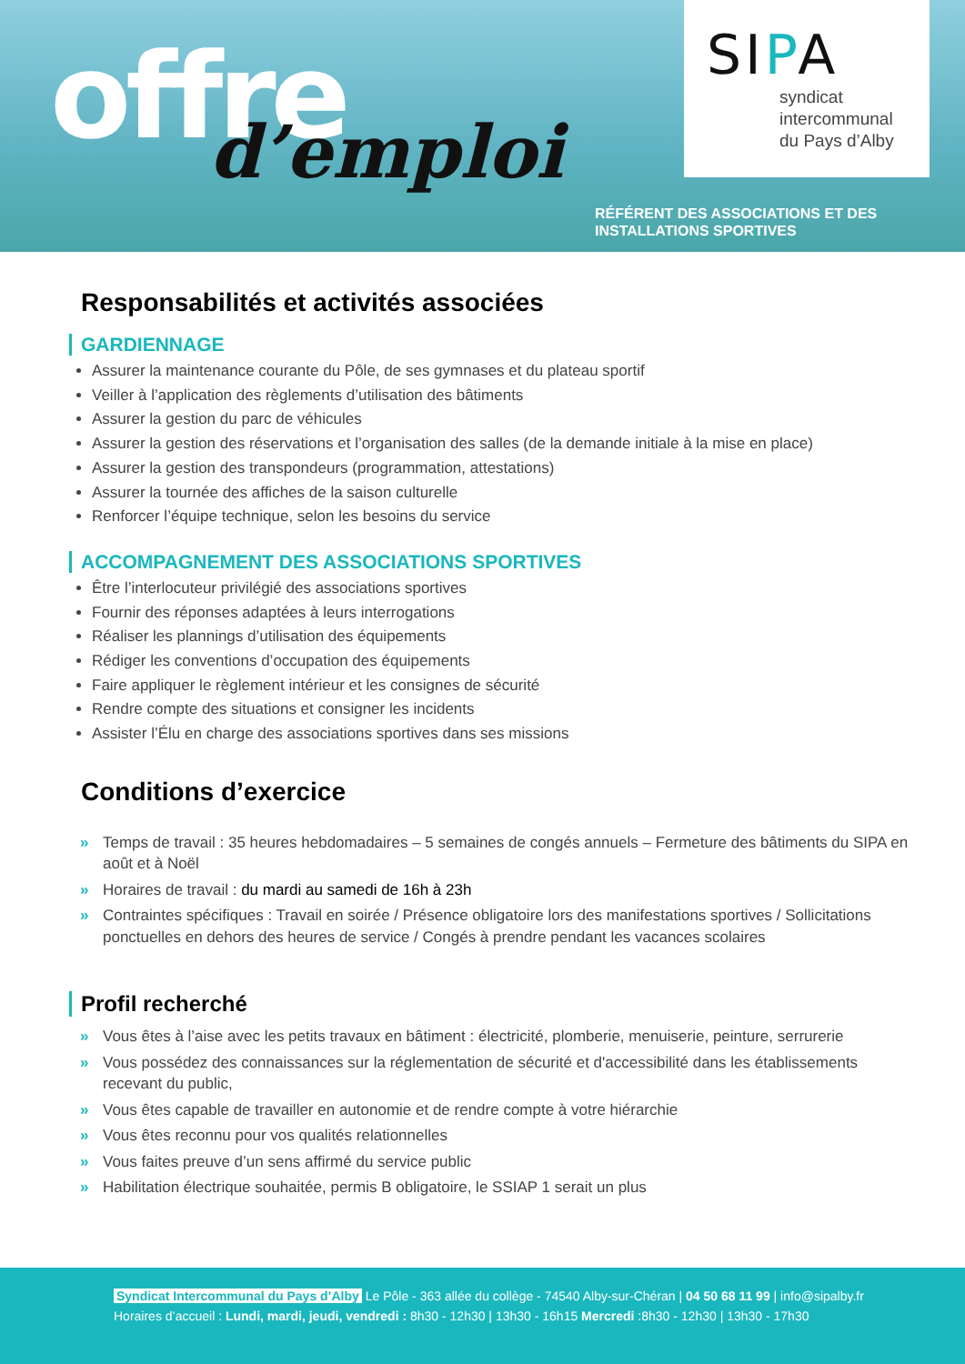offre d’emploi
SIPA
syndicat
intercommunal
du Pays d’Alby
RÉFÉRENT DES ASSOCIATIONS ET DES
INSTALLATIONS SPORTIVES
Responsabilités et activités associées
GARDIENNAGE
Assurer la maintenance courante du Pôle, de ses gymnases et du plateau sportif
Veiller à l’application des règlements d’utilisation des bâtiments
Assurer la gestion du parc de véhicules
Assurer la gestion des réservations et l’organisation des salles (de la demande initiale à la mise en place)
Assurer la gestion des transpondeurs (programmation, attestations)
Assurer la tournée des affiches de la saison culturelle
Renforcer l’équipe technique, selon les besoins du service
ACCOMPAGNEMENT DES ASSOCIATIONS SPORTIVES
Être l’interlocuteur privilégié des associations sportives
Fournir des réponses adaptées à leurs interrogations
Réaliser les plannings d’utilisation des équipements
Rédiger les conventions d’occupation des équipements
Faire appliquer le règlement intérieur et les consignes de sécurité
Rendre compte des situations et consigner les incidents
Assister l’Élu en charge des associations sportives dans ses missions
Conditions d’exercice
» Temps de travail : 35 heures hebdomadaires – 5 semaines de congés annuels – Fermeture des bâtiments du SIPA en août et à Noël
» Horaires de travail : du mardi au samedi de 16h à 23h
» Contraintes spécifiques : Travail en soirée / Présence obligatoire lors des manifestations sportives / Sollicitations ponctuelles en dehors des heures de service / Congés à prendre pendant les vacances scolaires
Profil recherché
» Vous êtes à l’aise avec les petits travaux en bâtiment : électricité, plomberie, menuiserie, peinture, serrurerie
» Vous possédez des connaissances sur la réglementation de sécurité et d'accessibilité dans les établissements recevant du public,
» Vous êtes capable de travailler en autonomie et de rendre compte à votre hiérarchie
» Vous êtes reconnu pour vos qualités relationnelles
» Vous faites preuve d’un sens affirmé du service public
» Habilitation électrique souhaitée, permis B obligatoire, le SSIAP 1 serait un plus
Syndicat Intercommunal du Pays d’Alby Le Pôle - 363 allée du collège - 74540 Alby-sur-Chéran | 04 50 68 11 99 | info@sipalby.fr
Horaires d’accueil : Lundi, mardi, jeudi, vendredi : 8h30 - 12h30 | 13h30 - 16h15 Mercredi :8h30 - 12h30 | 13h30 - 17h30